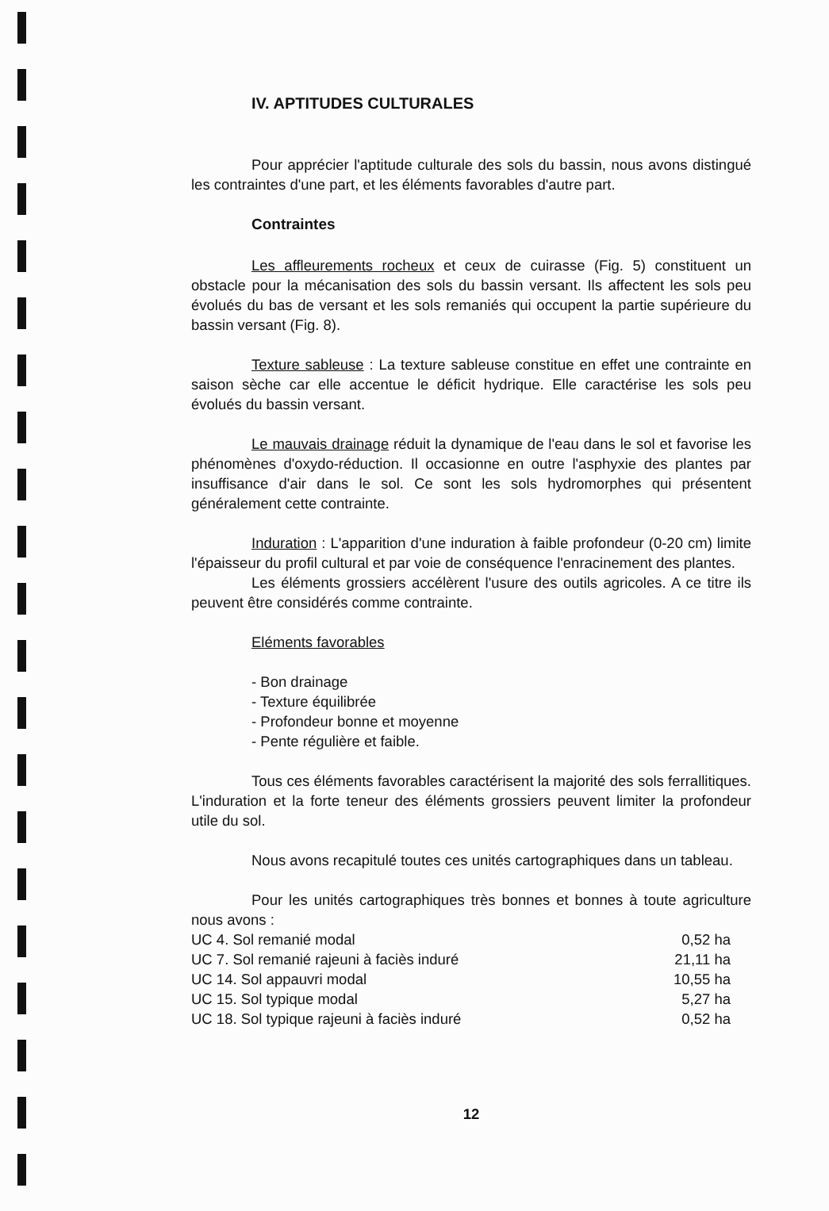IV. APTITUDES CULTURALES
Pour apprécier l'aptitude culturale des sols du bassin, nous avons distingué les contraintes d'une part, et les éléments favorables d'autre part.
Contraintes
Les affleurements rocheux et ceux de cuirasse (Fig. 5) constituent un obstacle pour la mécanisation des sols du bassin versant. Ils affectent les sols peu évolués du bas de versant et les sols remaniés qui occupent la partie supérieure du bassin versant (Fig. 8).
Texture sableuse : La texture sableuse constitue en effet une contrainte en saison sèche car elle accentue le déficit hydrique. Elle caractérise les sols peu évolués du bassin versant.
Le mauvais drainage réduit la dynamique de l'eau dans le sol et favorise les phénomènes d'oxydo-réduction. Il occasionne en outre l'asphyxie des plantes par insuffisance d'air dans le sol. Ce sont les sols hydromorphes qui présentent généralement cette contrainte.
Induration : L'apparition d'une induration à faible profondeur (0-20 cm) limite l'épaisseur du profil cultural et par voie de conséquence l'enracinement des plantes.
Les éléments grossiers accélèrent l'usure des outils agricoles. A ce titre ils peuvent être considérés comme contrainte.
Eléments favorables
- Bon drainage
- Texture équilibrée
- Profondeur bonne et moyenne
- Pente régulière et faible.
Tous ces éléments favorables caractérisent la majorité des sols ferrallitiques. L'induration et la forte teneur des éléments grossiers peuvent limiter la profondeur utile du sol.
Nous avons recapitulé toutes ces unités cartographiques dans un tableau.
Pour les unités cartographiques très bonnes et bonnes à toute agriculture nous avons :
| UC 4. Sol remanié modal | 0,52 ha |
| UC 7. Sol remanié rajeuni à faciès induré | 21,11 ha |
| UC 14. Sol appauvri modal | 10,55 ha |
| UC 15. Sol typique modal | 5,27 ha |
| UC 18. Sol typique rajeuni à faciès induré | 0,52 ha |
12